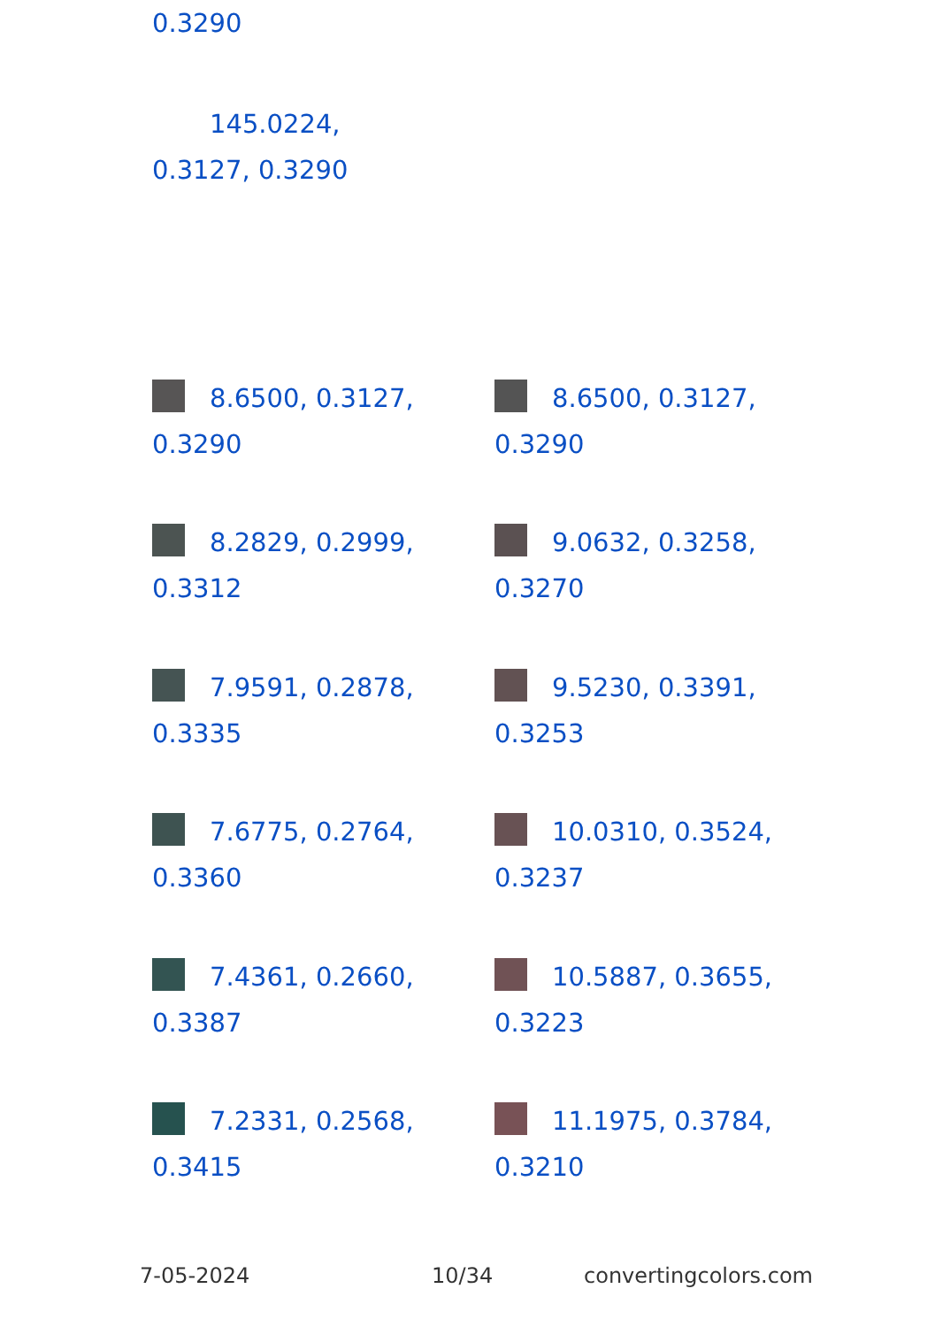0.3290
145.0224, 0.3127, 0.3290
8.6500, 0.3127, 0.3290
8.6500, 0.3127, 0.3290
8.2829, 0.2999, 0.3312
9.0632, 0.3258, 0.3270
7.9591, 0.2878, 0.3335
9.5230, 0.3391, 0.3253
7.6775, 0.2764, 0.3360
10.0310, 0.3524, 0.3237
7.4361, 0.2660, 0.3387
10.5887, 0.3655, 0.3223
7.2331, 0.2568, 0.3415
11.1975, 0.3784, 0.3210
7-05-2024 10/34 convertingcolors.com